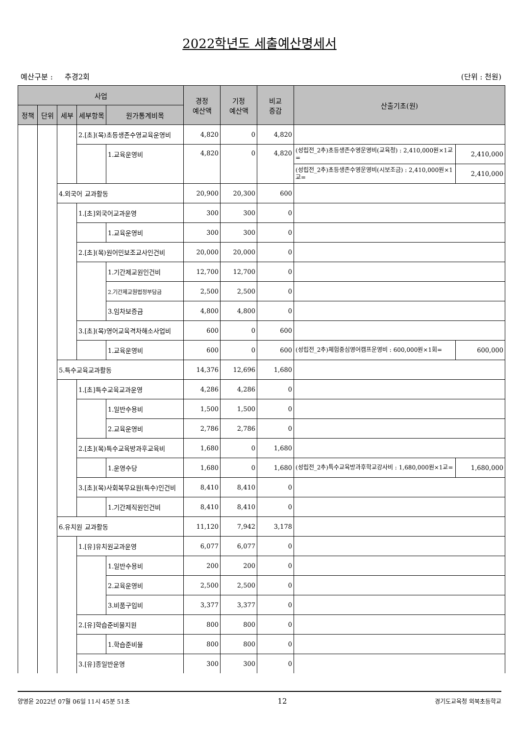2022학년도 세출예산명세서
예산구분 : 추경2회 (단위 : 천원)
| 사업 | | | | | 경정 예산액 | 기정 예산액 | 비교 증감 | 산출기초(원) | |
| --- | --- | --- | --- | --- | --- | --- | --- | --- | --- |
| 정책 | 단위 | 세부 | 세부항목 | 원가통계비목 | | | | | |
| | | | 2.[초](목)초등생존수영교육운영비 | | 4,820 | 0 | 4,820 | | |
| | | | | 1.교육운영비 | 4,820 | 0 | 4,820 | (성립전_2추)초등생존수영운영비(교육청) : 2,410,000원×1교= | 2,410,000 |
| | | | | | | | | (성립전_2추)초등생존수영운영비(시보조금) : 2,410,000원×1교= | 2,410,000 |
| | | 4.외국어 교과활동 | | | 20,900 | 20,300 | 600 | | |
| | | | 1.[초]외국어교과운영 | | 300 | 300 | 0 | | |
| | | | | 1.교육운영비 | 300 | 300 | 0 | | |
| | | | 2.[초](목)원어민보조교사인건비 | | 20,000 | 20,000 | 0 | | |
| | | | | 1.기간제교원인건비 | 12,700 | 12,700 | 0 | | |
| | | | | 2.기간제교원법정부담금 | 2,500 | 2,500 | 0 | | |
| | | | | 3.임차보증금 | 4,800 | 4,800 | 0 | | |
| | | | 3.[초](목)영어교육격차해소사업비 | | 600 | 0 | 600 | | |
| | | | | 1.교육운영비 | 600 | 0 | 600 | (성립전_2추)체험중심영어캠프운영비 : 600,000원×1회= | 600,000 |
| | | 5.특수교육교과활동 | | | 14,376 | 12,696 | 1,680 | | |
| | | | 1.[초]특수교육교과운영 | | 4,286 | 4,286 | 0 | | |
| | | | | 1.일반수용비 | 1,500 | 1,500 | 0 | | |
| | | | | 2.교육운영비 | 2,786 | 2,786 | 0 | | |
| | | | 2.[초](목)특수교육방과후교육비 | | 1,680 | 0 | 1,680 | | |
| | | | | 1.운영수당 | 1,680 | 0 | 1,680 | (성립전_2추)특수교육방과후학교강사비 : 1,680,000원×1교= | 1,680,000 |
| | | | 3.[초](목)사회복무요원(특수)인건비 | | 8,410 | 8,410 | 0 | | |
| | | | | 1.기간제직원인건비 | 8,410 | 8,410 | 0 | | |
| | | 6.유치원 교과활동 | | | 11,120 | 7,942 | 3,178 | | |
| | | | 1.[유]유치원교과운영 | | 6,077 | 6,077 | 0 | | |
| | | | | 1.일반수용비 | 200 | 200 | 0 | | |
| | | | | 2.교육운영비 | 2,500 | 2,500 | 0 | | |
| | | | | 3.비품구입비 | 3,377 | 3,377 | 0 | | |
| | | | 2.[유]학습준비물지원 | | 800 | 800 | 0 | | |
| | | | | 1.학습준비물 | 800 | 800 | 0 | | |
| | | | 3.[유]종일반운영 | | 300 | 300 | 0 | | |
양영윤 2022년 07월 06일 11시 45분 51초 12 경기도교육청 외북초등학교